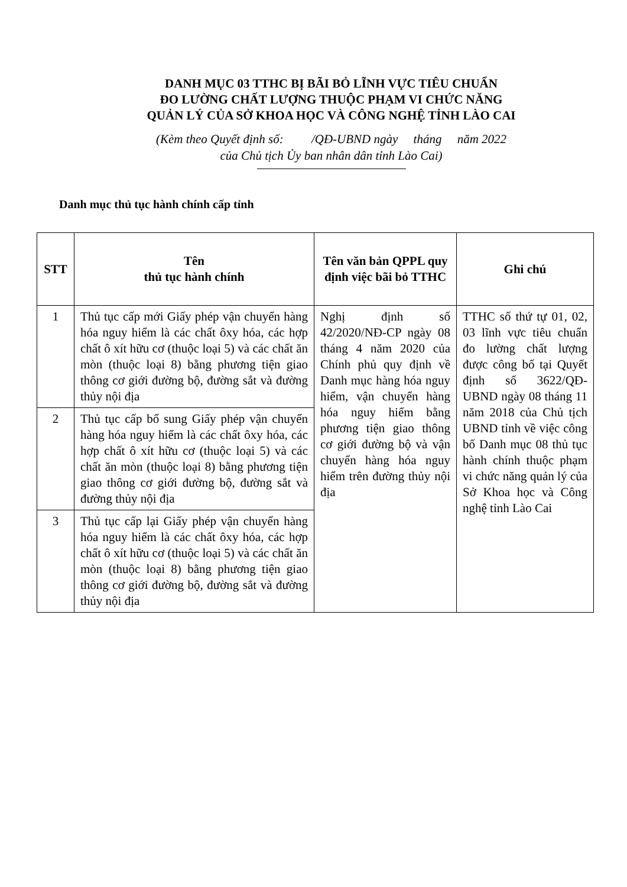DANH MỤC 03 TTHC BỊ BÃI BỎ LĨNH VỰC TIÊU CHUẨN
ĐO LƯỜNG CHẤT LƯỢNG THUỘC PHẠM VI CHỨC NĂNG
QUẢN LÝ CỦA SỞ KHOA HỌC VÀ CÔNG NGHỆ TỈNH LÀO CAI
(Kèm theo Quyết định số: /QĐ-UBND ngày tháng năm 2022
của Chủ tịch Ủy ban nhân dân tỉnh Lào Cai)
Danh mục thủ tục hành chính cấp tỉnh
| STT | Tên thủ tục hành chính | Tên văn bản QPPL quy định việc bãi bỏ TTHC | Ghi chú |
| --- | --- | --- | --- |
| 1 | Thủ tục cấp mới Giấy phép vận chuyển hàng hóa nguy hiểm là các chất ôxy hóa, các hợp chất ô xít hữu cơ (thuộc loại 5) và các chất ăn mòn (thuộc loại 8) bằng phương tiện giao thông cơ giới đường bộ, đường sắt và đường thủy nội địa | Nghị định số 42/2020/NĐ-CP ngày 08 tháng 4 năm 2020 của Chính phủ quy định về Danh mục hàng hóa nguy hiểm, vận chuyển hàng hóa nguy hiểm bằng phương tiện giao thông cơ giới đường bộ và vận chuyển hàng hóa nguy hiểm trên đường thủy nội địa | TTHC số thứ tự 01, 02, 03 lĩnh vực tiêu chuẩn đo lường chất lượng được công bố tại Quyết định số 3622/QĐ-UBND ngày 08 tháng 11 năm 2018 của Chủ tịch UBND tỉnh về việc công bố Danh mục 08 thủ tục hành chính thuộc phạm vi chức năng quản lý của Sở Khoa học và Công nghệ tỉnh Lào Cai |
| 2 | Thủ tục cấp bổ sung Giấy phép vận chuyển hàng hóa nguy hiểm là các chất ôxy hóa, các hợp chất ô xít hữu cơ (thuộc loại 5) và các chất ăn mòn (thuộc loại 8) bằng phương tiện giao thông cơ giới đường bộ, đường sắt và đường thủy nội địa | | |
| 3 | Thủ tục cấp lại Giấy phép vận chuyển hàng hóa nguy hiểm là các chất ôxy hóa, các hợp chất ô xít hữu cơ (thuộc loại 5) và các chất ăn mòn (thuộc loại 8) bằng phương tiện giao thông cơ giới đường bộ, đường sắt và đường thủy nội địa | | |